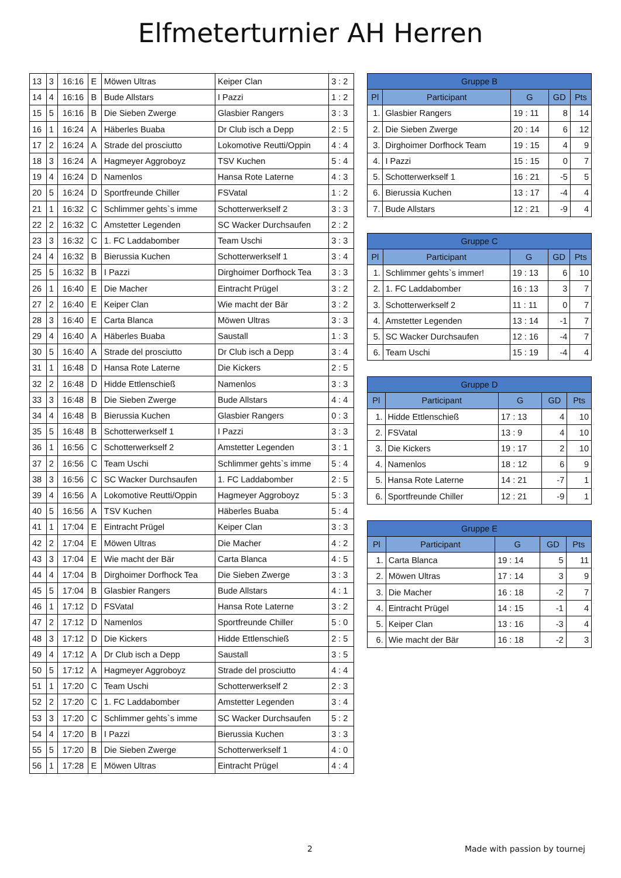Elfmeterturnier AH Herren
| 13 | 3 | 16:16 | E | Möwen Ultras | Keiper Clan | 3 : 2 |
| 14 | 4 | 16:16 | B | Bude Allstars | I Pazzi | 1 : 2 |
| 15 | 5 | 16:16 | B | Die Sieben Zwerge | Glasbier Rangers | 3 : 3 |
| 16 | 1 | 16:24 | A | Häberles Buaba | Dr Club isch a Depp | 2 : 5 |
| 17 | 2 | 16:24 | A | Strade del prosciutto | Lokomotive Reutti/Oppin | 4 : 4 |
| 18 | 3 | 16:24 | A | Hagmeyer Aggroboyz | TSV Kuchen | 5 : 4 |
| 19 | 4 | 16:24 | D | Namenlos | Hansa Rote Laterne | 4 : 3 |
| 20 | 5 | 16:24 | D | Sportfreunde Chiller | FSVatal | 1 : 2 |
| 21 | 1 | 16:32 | C | Schlimmer gehts`s imme | Schotterwerkself 2 | 3 : 3 |
| 22 | 2 | 16:32 | C | Amstetter Legenden | SC Wacker Durchsaufen | 2 : 2 |
| 23 | 3 | 16:32 | C | 1. FC Laddabomber | Team Uschi | 3 : 3 |
| 24 | 4 | 16:32 | B | Bierussia Kuchen | Schotterwerkself 1 | 3 : 4 |
| 25 | 5 | 16:32 | B | I Pazzi | Dirghoimer Dorfhock Tea | 3 : 3 |
| 26 | 1 | 16:40 | E | Die Macher | Eintracht Prügel | 3 : 2 |
| 27 | 2 | 16:40 | E | Keiper Clan | Wie macht der Bär | 3 : 2 |
| 28 | 3 | 16:40 | E | Carta Blanca | Möwen Ultras | 3 : 3 |
| 29 | 4 | 16:40 | A | Häberles Buaba | Saustall | 1 : 3 |
| 30 | 5 | 16:40 | A | Strade del prosciutto | Dr Club isch a Depp | 3 : 4 |
| 31 | 1 | 16:48 | D | Hansa Rote Laterne | Die Kickers | 2 : 5 |
| 32 | 2 | 16:48 | D | Hidde Ettlenschieß | Namenlos | 3 : 3 |
| 33 | 3 | 16:48 | B | Die Sieben Zwerge | Bude Allstars | 4 : 4 |
| 34 | 4 | 16:48 | B | Bierussia Kuchen | Glasbier Rangers | 0 : 3 |
| 35 | 5 | 16:48 | B | Schotterwerkself 1 | I Pazzi | 3 : 3 |
| 36 | 1 | 16:56 | C | Schotterwerkself 2 | Amstetter Legenden | 3 : 1 |
| 37 | 2 | 16:56 | C | Team Uschi | Schlimmer gehts`s imme | 5 : 4 |
| 38 | 3 | 16:56 | C | SC Wacker Durchsaufen | 1. FC Laddabomber | 2 : 5 |
| 39 | 4 | 16:56 | A | Lokomotive Reutti/Oppin | Hagmeyer Aggroboyz | 5 : 3 |
| 40 | 5 | 16:56 | A | TSV Kuchen | Häberles Buaba | 5 : 4 |
| 41 | 1 | 17:04 | E | Eintracht Prügel | Keiper Clan | 3 : 3 |
| 42 | 2 | 17:04 | E | Möwen Ultras | Die Macher | 4 : 2 |
| 43 | 3 | 17:04 | E | Wie macht der Bär | Carta Blanca | 4 : 5 |
| 44 | 4 | 17:04 | B | Dirghoimer Dorfhock Tea | Die Sieben Zwerge | 3 : 3 |
| 45 | 5 | 17:04 | B | Glasbier Rangers | Bude Allstars | 4 : 1 |
| 46 | 1 | 17:12 | D | FSVatal | Hansa Rote Laterne | 3 : 2 |
| 47 | 2 | 17:12 | D | Namenlos | Sportfreunde Chiller | 5 : 0 |
| 48 | 3 | 17:12 | D | Die Kickers | Hidde Ettlenschieß | 2 : 5 |
| 49 | 4 | 17:12 | A | Dr Club isch a Depp | Saustall | 3 : 5 |
| 50 | 5 | 17:12 | A | Hagmeyer Aggroboyz | Strade del prosciutto | 4 : 4 |
| 51 | 1 | 17:20 | C | Team Uschi | Schotterwerkself 2 | 2 : 3 |
| 52 | 2 | 17:20 | C | 1. FC Laddabomber | Amstetter Legenden | 3 : 4 |
| 53 | 3 | 17:20 | C | Schlimmer gehts`s imme | SC Wacker Durchsaufen | 5 : 2 |
| 54 | 4 | 17:20 | B | I Pazzi | Bierussia Kuchen | 3 : 3 |
| 55 | 5 | 17:20 | B | Die Sieben Zwerge | Schotterwerkself 1 | 4 : 0 |
| 56 | 1 | 17:28 | E | Möwen Ultras | Eintracht Prügel | 4 : 4 |
| Gruppe B | | | | |
| --- | --- | --- | --- | --- |
| Pl | Participant | G | GD | Pts |
| 1. | Glasbier Rangers | 19 : 11 | 8 | 14 |
| 2. | Die Sieben Zwerge | 20 : 14 | 6 | 12 |
| 3. | Dirghoimer Dorfhock Team | 19 : 15 | 4 | 9 |
| 4. | I Pazzi | 15 : 15 | 0 | 7 |
| 5. | Schotterwerkself 1 | 16 : 21 | -5 | 5 |
| 6. | Bierussia Kuchen | 13 : 17 | -4 | 4 |
| 7. | Bude Allstars | 12 : 21 | -9 | 4 |
| Gruppe C | | | | |
| --- | --- | --- | --- | --- |
| Pl | Participant | G | GD | Pts |
| 1. | Schlimmer gehts`s immer! | 19 : 13 | 6 | 10 |
| 2. | 1. FC Laddabomber | 16 : 13 | 3 | 7 |
| 3. | Schotterwerkself 2 | 11 : 11 | 0 | 7 |
| 4. | Amstetter Legenden | 13 : 14 | -1 | 7 |
| 5. | SC Wacker Durchsaufen | 12 : 16 | -4 | 7 |
| 6. | Team Uschi | 15 : 19 | -4 | 4 |
| Gruppe D | | | | |
| --- | --- | --- | --- | --- |
| Pl | Participant | G | GD | Pts |
| 1. | Hidde Ettlenschieß | 17 : 13 | 4 | 10 |
| 2. | FSVatal | 13 : 9 | 4 | 10 |
| 3. | Die Kickers | 19 : 17 | 2 | 10 |
| 4. | Namenlos | 18 : 12 | 6 | 9 |
| 5. | Hansa Rote Laterne | 14 : 21 | -7 | 1 |
| 6. | Sportfreunde Chiller | 12 : 21 | -9 | 1 |
| Gruppe E | | | | |
| --- | --- | --- | --- | --- |
| Pl | Participant | G | GD | Pts |
| 1. | Carta Blanca | 19 : 14 | 5 | 11 |
| 2. | Möwen Ultras | 17 : 14 | 3 | 9 |
| 3. | Die Macher | 16 : 18 | -2 | 7 |
| 4. | Eintracht Prügel | 14 : 15 | -1 | 4 |
| 5. | Keiper Clan | 13 : 16 | -3 | 4 |
| 6. | Wie macht der Bär | 16 : 18 | -2 | 3 |
2 Made with passion by tournej